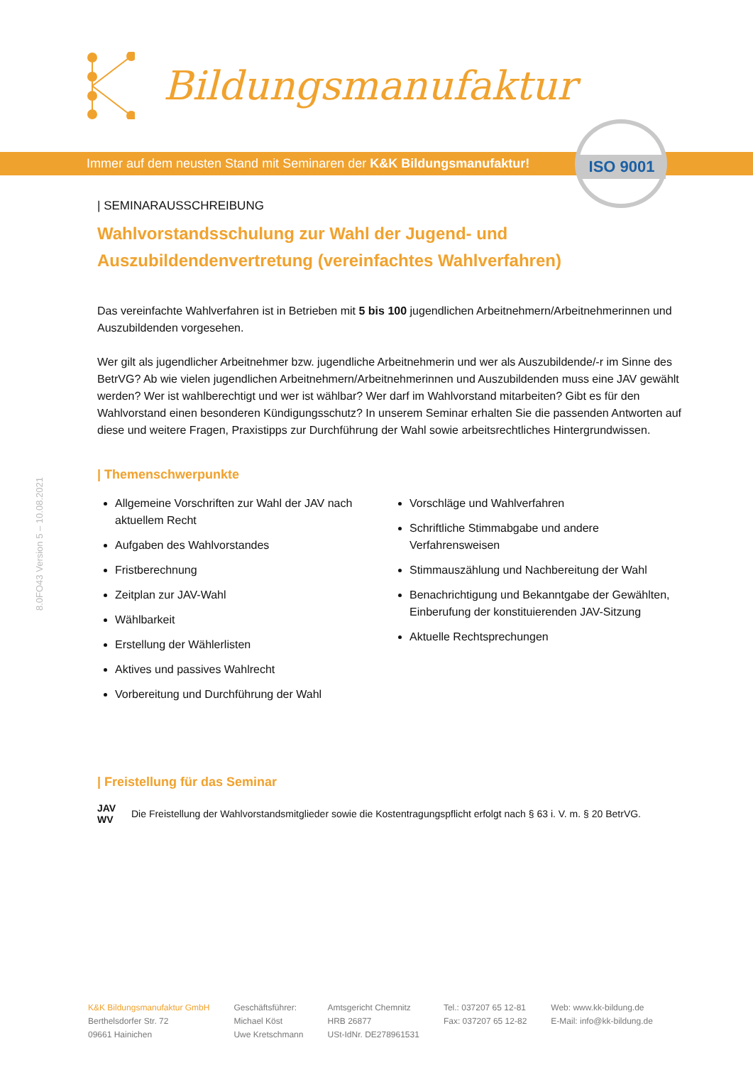Bildungsmanufaktur
Immer auf dem neusten Stand mit Seminaren der K&K Bildungsmanufaktur!
ISO 9001
8.0FO43 Version 5 – 10.08.2021
| SEMINARAUSSCHREIBUNG
Wahlvorstandsschulung zur Wahl der Jugend- und Auszubildendenvertretung (vereinfachtes Wahlverfahren)
Das vereinfachte Wahlverfahren ist in Betrieben mit 5 bis 100 jugendlichen Arbeitnehmern/Arbeitnehmerinnen und Auszubildenden vorgesehen.
Wer gilt als jugendlicher Arbeitnehmer bzw. jugendliche Arbeitnehmerin und wer als Auszubildende/-r im Sinne des BetrVG? Ab wie vielen jugendlichen Arbeitnehmern/Arbeitnehmerinnen und Auszubildenden muss eine JAV gewählt werden? Wer ist wahlberechtigt und wer ist wählbar? Wer darf im Wahlvorstand mitarbeiten? Gibt es für den Wahlvorstand einen besonderen Kündigungsschutz? In unserem Seminar erhalten Sie die passenden Antworten auf diese und weitere Fragen, Praxistipps zur Durchführung der Wahl sowie arbeitsrechtliches Hintergrundwissen.
| Themenschwerpunkte
Allgemeine Vorschriften zur Wahl der JAV nach aktuellem Recht
Aufgaben des Wahlvorstandes
Fristberechnung
Zeitplan zur JAV-Wahl
Wählbarkeit
Erstellung der Wählerlisten
Aktives und passives Wahlrecht
Vorbereitung und Durchführung der Wahl
Vorschläge und Wahlverfahren
Schriftliche Stimmabgabe und andere Verfahrensweisen
Stimmauszählung und Nachbereitung der Wahl
Benachrichtigung und Bekanntgabe der Gewählten, Einberufung der konstituierenden JAV-Sitzung
Aktuelle Rechtsprechungen
| Freistellung für das Seminar
JAV
WV Die Freistellung der Wahlvorstandsmitglieder sowie die Kostentragungspflicht erfolgt nach § 63 i. V. m. § 20 BetrVG.
K&K Bildungsmanufaktur GmbH
Berthelsdorfer Str. 72
09661 Hainichen
Geschäftsführer:
Michael Köst
Uwe Kretschmann
Amtsgericht Chemnitz
HRB 26877
USt-IdNr. DE278961531
Tel.: 037207 65 12-81
Fax: 037207 65 12-82
Web: www.kk-bildung.de
E-Mail: info@kk-bildung.de